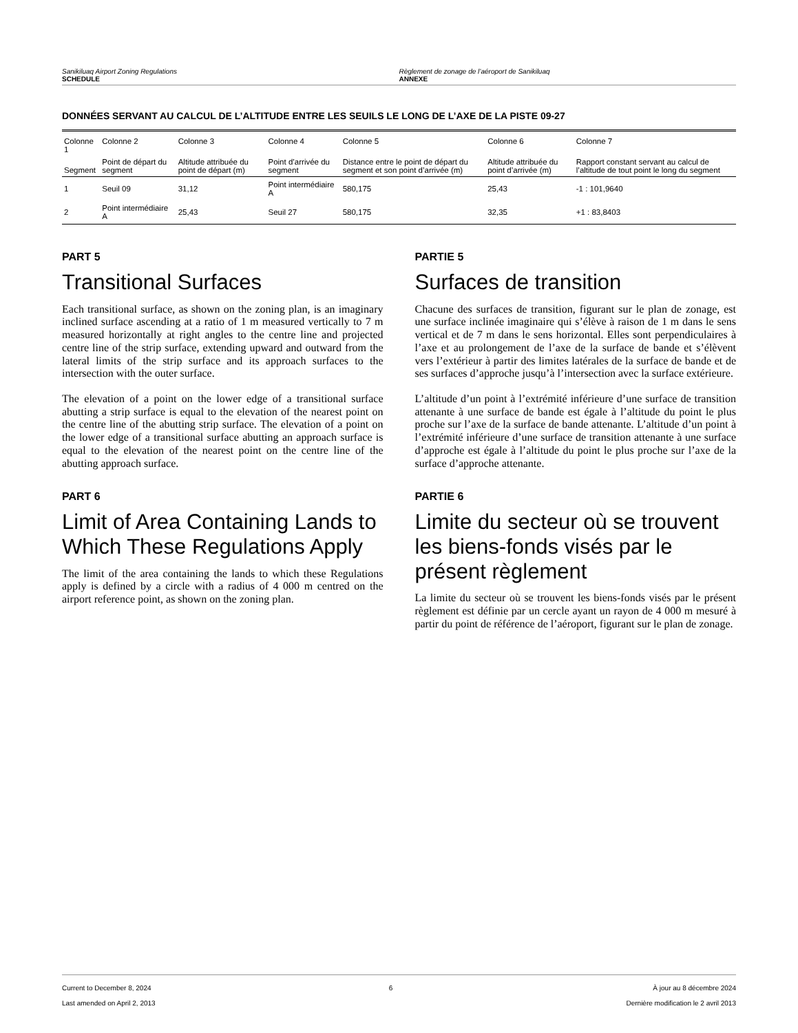Sanikiluaq Airport Zoning Regulations
SCHEDULE
Règlement de zonage de l’aéroport de Sanikiluaq
ANNEXE
DONNÉES SERVANT AU CALCUL DE L’ALTITUDE ENTRE LES SEUILS LE LONG DE L’AXE DE LA PISTE 09-27
| Colonne 1 | Colonne 2 | Colonne 3 | Colonne 4 | Colonne 5 | Colonne 6 | Colonne 7 |
| --- | --- | --- | --- | --- | --- | --- |
| Segment | Point de départ du segment | Altitude attribuée du point de départ (m) | Point d’arrivée du segment | Distance entre le point de départ du segment et son point d’arrivée (m) | Altitude attribuée du point d’arrivée (m) | Rapport constant servant au calcul de l’altitude de tout point le long du segment |
| 1 | Seuil 09 | 31,12 | Point intermédiaire A | 580,175 | 25,43 | -1 : 101,9640 |
| 2 | Point intermédiaire A | 25,43 | Seuil 27 | 580,175 | 32,35 | +1 : 83,8403 |
PART 5
Transitional Surfaces
Each transitional surface, as shown on the zoning plan, is an imaginary inclined surface ascending at a ratio of 1 m measured vertically to 7 m measured horizontally at right angles to the centre line and projected centre line of the strip surface, extending upward and outward from the lateral limits of the strip surface and its approach surfaces to the intersection with the outer surface.
The elevation of a point on the lower edge of a transitional surface abutting a strip surface is equal to the elevation of the nearest point on the centre line of the abutting strip surface. The elevation of a point on the lower edge of a transitional surface abutting an approach surface is equal to the elevation of the nearest point on the centre line of the abutting approach surface.
PART 6
Limit of Area Containing Lands to Which These Regulations Apply
The limit of the area containing the lands to which these Regulations apply is defined by a circle with a radius of 4 000 m centred on the airport reference point, as shown on the zoning plan.
PARTIE 5
Surfaces de transition
Chacune des surfaces de transition, figurant sur le plan de zonage, est une surface inclinée imaginaire qui s’élève à raison de 1 m dans le sens vertical et de 7 m dans le sens horizontal. Elles sont perpendiculaires à l’axe et au prolongement de l’axe de la surface de bande et s’élèvent vers l’extérieur à partir des limites latérales de la surface de bande et de ses surfaces d’approche jusqu’à l’intersection avec la surface extérieure.
L’altitude d’un point à l’extrémité inférieure d’une surface de transition attenante à une surface de bande est égale à l’altitude du point le plus proche sur l’axe de la surface de bande attenante. L’altitude d’un point à l’extrémité inférieure d’une surface de transition attenante à une surface d’approche est égale à l’altitude du point le plus proche sur l’axe de la surface d’approche attenante.
PARTIE 6
Limite du secteur où se trouvent les biens-fonds visés par le présent règlement
La limite du secteur où se trouvent les biens-fonds visés par le présent règlement est définie par un cercle ayant un rayon de 4 000 m mesuré à partir du point de référence de l’aéroport, figurant sur le plan de zonage.
Current to December 8, 2024
Last amended on April 2, 2013
6 À jour au 8 décembre 2024
Dernière modification le 2 avril 2013